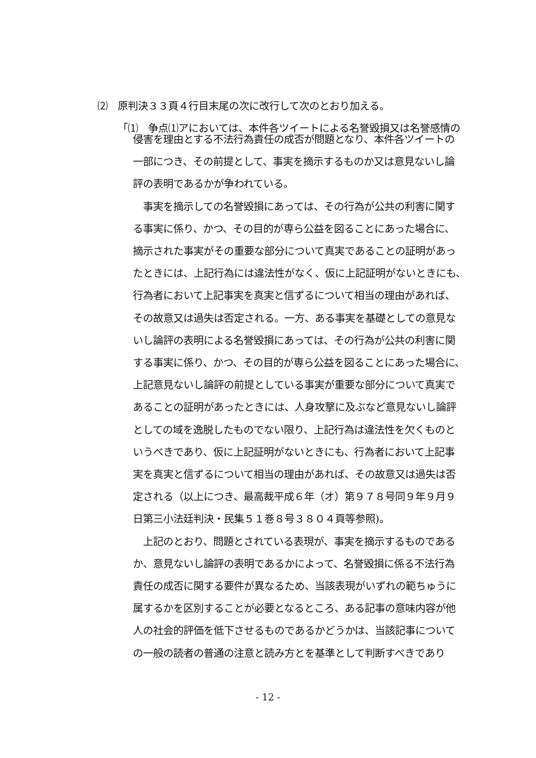⑵　原判決３３頁４行目末尾の次に改行して次のとおり加える。
「⑴　争点⑴アにおいては、本件各ツイートによる名誉毀損又は名誉感情の
侵害を理由とする不法行為責任の成否が問題となり、本件各ツイートの
一部につき、その前提として、事実を摘示するものか又は意見ないし論
評の表明であるかが争われている。
　事実を摘示しての名誉毀損にあっては、その行為が公共の利害に関す
る事実に係り、かつ、その目的が専ら公益を図ることにあった場合に、
摘示された事実がその重要な部分について真実であることの証明があっ
たときには、上記行為には違法性がなく、仮に上記証明がないときにも、
行為者において上記事実を真実と信ずるについて相当の理由があれば、
その故意又は過失は否定される。一方、ある事実を基礎としての意見な
いし論評の表明による名誉毀損にあっては、その行為が公共の利害に関
する事実に係り、かつ、その目的が専ら公益を図ることにあった場合に、
上記意見ないし論評の前提としている事実が重要な部分について真実で
あることの証明があったときには、人身攻撃に及ぶなど意見ないし論評
としての域を逸脱したものでない限り、上記行為は違法性を欠くものと
いうべきであり、仮に上記証明がないときにも、行為者において上記事
実を真実と信ずるについて相当の理由があれば、その故意又は過失は否
定される（以上につき、最高裁平成６年（オ）第９７８号同９年９月９
日第三小法廷判決・民集５１巻８号３８０４頁等参照)。
　上記のとおり、問題とされている表現が、事実を摘示するものである
か、意見ないし論評の表明であるかによって、名誉毀損に係る不法行為
責任の成否に関する要件が異なるため、当該表現がいずれの範ちゅうに
属するかを区別することが必要となるところ、ある記事の意味内容が他
人の社会的評価を低下させるものであるかどうかは、当該記事について
の一般の読者の普通の注意と読み方とを基準として判断すべきであり
- 12 -